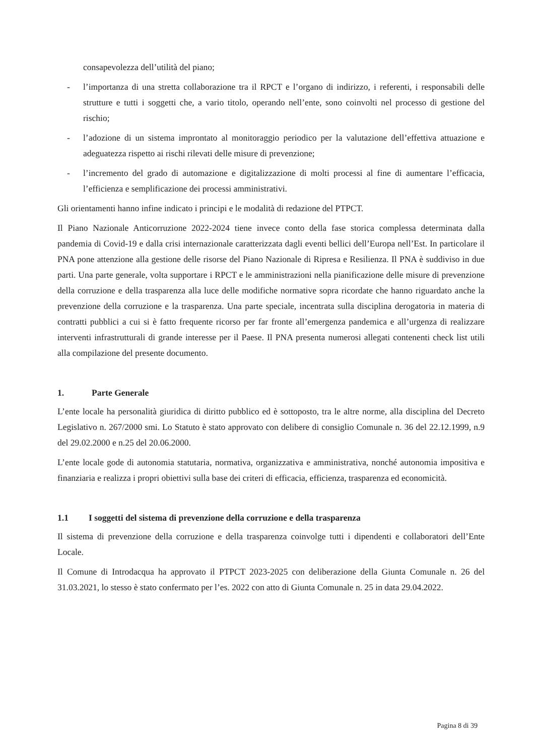consapevolezza dell’utilità del piano;
- l’importanza di una stretta collaborazione tra il RPCT e l’organo di indirizzo, i referenti, i responsabili delle strutture e tutti i soggetti che, a vario titolo, operando nell’ente, sono coinvolti nel processo di gestione del rischio;
- l’adozione di un sistema improntato al monitoraggio periodico per la valutazione dell’effettiva attuazione e adeguatezza rispetto ai rischi rilevati delle misure di prevenzione;
- l’incremento del grado di automazione e digitalizzazione di molti processi al fine di aumentare l’efficacia, l’efficienza e semplificazione dei processi amministrativi.
Gli orientamenti hanno infine indicato i principi e le modalità di redazione del PTPCT.
Il Piano Nazionale Anticorruzione 2022-2024 tiene invece conto della fase storica complessa determinata dalla pandemia di Covid-19 e dalla crisi internazionale caratterizzata dagli eventi bellici dell’Europa nell’Est. In particolare il PNA pone attenzione alla gestione delle risorse del Piano Nazionale di Ripresa e Resilienza. Il PNA è suddiviso in due parti. Una parte generale, volta supportare i RPCT e le amministrazioni nella pianificazione delle misure di prevenzione della corruzione e della trasparenza alla luce delle modifiche normative sopra ricordate che hanno riguardato anche la prevenzione della corruzione e la trasparenza. Una parte speciale, incentrata sulla disciplina derogatoria in materia di contratti pubblici a cui si è fatto frequente ricorso per far fronte all’emergenza pandemica e all’urgenza di realizzare interventi infrastrutturali di grande interesse per il Paese. Il PNA presenta numerosi allegati contenenti check list utili alla compilazione del presente documento.
1. Parte Generale
L’ente locale ha personalità giuridica di diritto pubblico ed è sottoposto, tra le altre norme, alla disciplina del Decreto Legislativo n. 267/2000 smi. Lo Statuto è stato approvato con delibere di consiglio Comunale n. 36 del 22.12.1999, n.9 del 29.02.2000 e n.25 del 20.06.2000.
L’ente locale gode di autonomia statutaria, normativa, organizzativa e amministrativa, nonché autonomia impositiva e finanziaria e realizza i propri obiettivi sulla base dei criteri di efficacia, efficienza, trasparenza ed economicità.
1.1 I soggetti del sistema di prevenzione della corruzione e della trasparenza
Il sistema di prevenzione della corruzione e della trasparenza coinvolge tutti i dipendenti e collaboratori dell’Ente Locale.
Il Comune di Introdacqua ha approvato il PTPCT 2023-2025 con deliberazione della Giunta Comunale n. 26 del 31.03.2021, lo stesso è stato confermato per l’es. 2022 con atto di Giunta Comunale n. 25 in data 29.04.2022.
Pagina 8 di 39